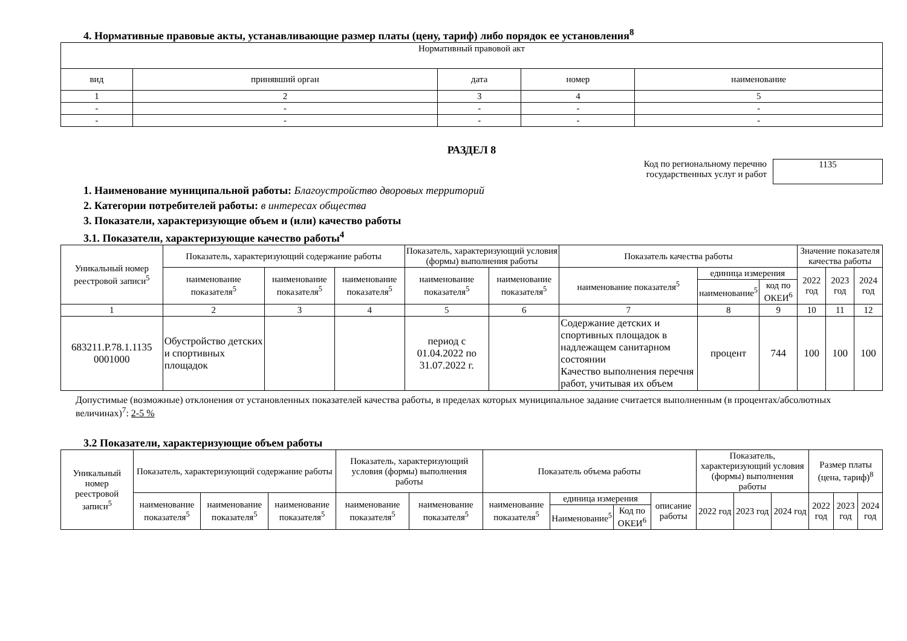4. Нормативные правовые акты, устанавливающие размер платы (цену, тариф) либо порядок ее установления<sup>8</sup>
| Нормативный правовой акт | | | | |
| --- | --- | --- | --- | --- |
| вид | принявший орган | дата | номер | наименование |
| 1 | 2 | 3 | 4 | 5 |
| - | - | - | - | - |
| - | - | - | - | - |
РАЗДЕЛ 8
Код по региональному перечню
государственных услуг и работ
1135
1. Наименование муниципальной работы: Благоустройство дворовых территорий
2. Категории потребителей работы: в интересах общества
3. Показатели, характеризующие объем и (или) качество работы
3.1. Показатели, характеризующие качество работы<sup>4</sup>
| Уникальный номер реестровой записи<sup>5</sup> | Показатель, характеризующий содержание работы | | | Показатель, характеризующий условия (формы) выполнения работы | | Показатель качества работы | | | Значение показателя качества работы | | |
| --- | --- | --- | --- | --- | --- | --- | --- | --- | --- | --- | --- |
| | наименование показателя<sup>5</sup> | наименование показателя<sup>5</sup> | наименование показателя<sup>5</sup> | наименование показателя<sup>5</sup> | наименование показателя<sup>5</sup> | наименование показателя<sup>5</sup> | единица измерения | | 2022 год | 2023 год | 2024 год |
| | | | | | | | наименование<sup>5</sup> | код по ОКЕИ<sup>6</sup> | | | |
| 1 | 2 | 3 | 4 | 5 | 6 | 7 | 8 | 9 | 10 | 11 | 12 |
| 683211.Р.78.1.1135 0001000 | Обустройство детских и спортивных площадок | | | период с 01.04.2022 по 31.07.2022 г. | | Содержание детских и спортивных площадок в надлежащем санитарном состоянии Качество выполнения перечня работ, учитывая их объем | процент | 744 | 100 | 100 | 100 |
Допустимые (возможные) отклонения от установленных показателей качества работы, в пределах которых муниципальное задание считается выполненным (в процентах/абсолютных величинах)<sup>7</sup>: 2-5 %
3.2 Показатели, характеризующие объем работы
| Уникальный номер реестровой записи<sup>5</sup> | Показатель, характеризующий содержание работы | | | Показатель, характеризующий условия (формы) выполнения работы | | Показатель объема работы | | | | Показатель, характеризующий условия (формы) выполнения работы | | | Размер платы (цена, тариф)<sup>8</sup> | | |
| --- | --- | --- | --- | --- | --- | --- | --- | --- | --- | --- | --- | --- | --- | --- | --- |
| | наименование показателя<sup>5</sup> | наименование показателя<sup>5</sup> | наименование показателя<sup>5</sup> | наименование показателя<sup>5</sup> | наименование показателя<sup>5</sup> | наименование показателя<sup>5</sup> | единица измерения | | описание работы | 2022 год | 2023 год | 2024 год | 2022 год | 2023 год | 2024 год |
| | | | | | | | Наименование<sup>5</sup> | Код по ОКЕИ<sup>6</sup> | | | | | | | |